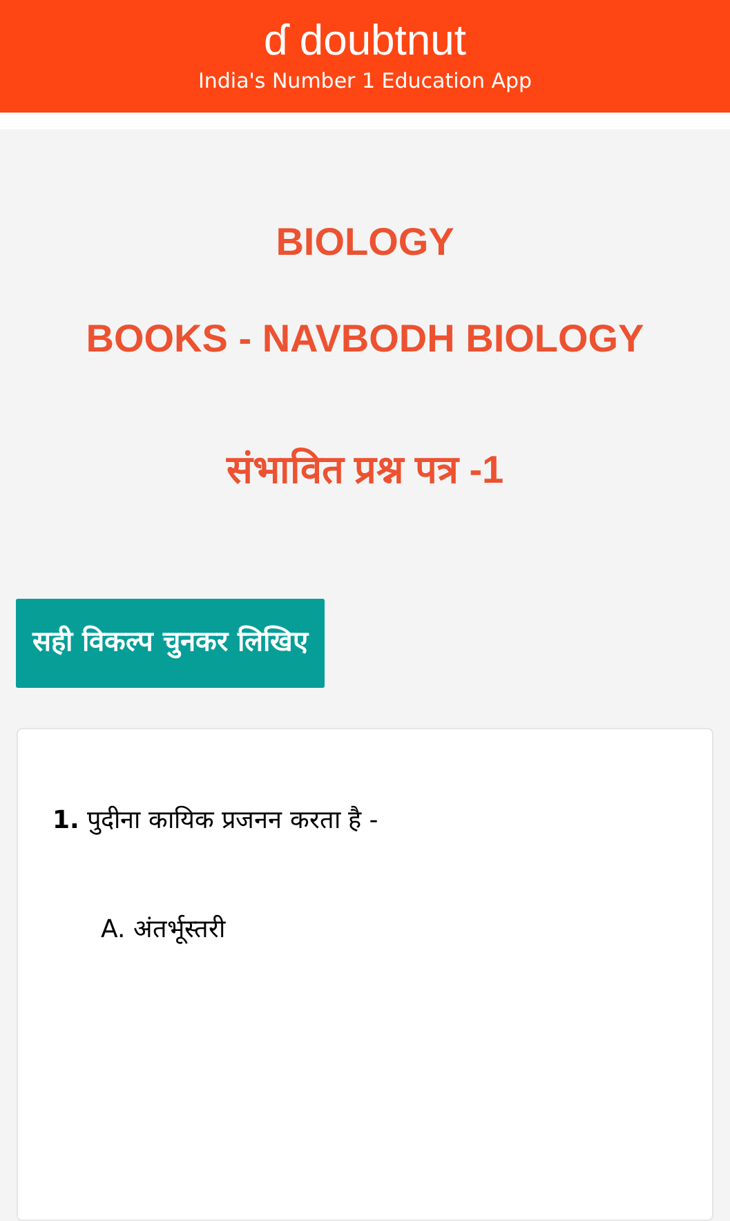ɗ doubtnut
India's Number 1 Education App
BIOLOGY
BOOKS - NAVBODH BIOLOGY
संभावित प्रश्न पत्र -1
सही विकल्प चुनकर लिखिए
1. पुदीना कायिक प्रजनन करता है -
A. अंतर्भूस्तरी